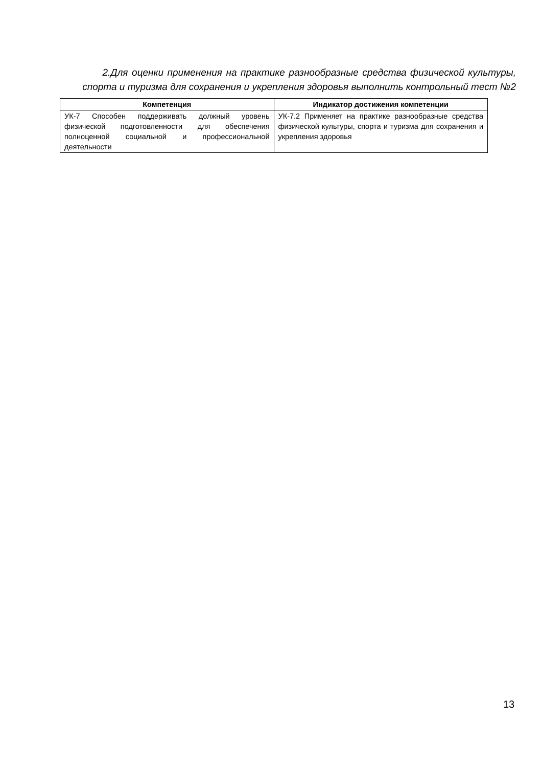2.Для оценки применения на практике разнообразные средства физической культуры, спорта и туризма для сохранения и укрепления здоровья выполнить контрольный тест №2
| Компетенция | Индикатор достижения компетенции |
| --- | --- |
| УК-7 Способен поддерживать должный уровень физической подготовленности для обеспечения полноценной социальной и профессиональной деятельности | УК-7.2 Применяет на практике разнообразные средства физической культуры, спорта и туризма для сохранения и укрепления здоровья |
13